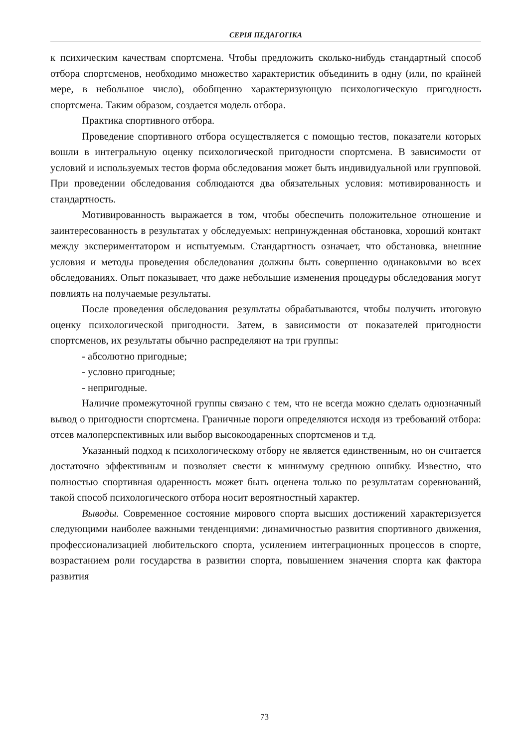СЕРІЯ ПЕДАГОГІКА
к психическим качествам спортсмена. Чтобы предложить сколько-нибудь стандартный способ отбора спортсменов, необходимо множество характеристик объединить в одну (или, по крайней мере, в небольшое число), обобщенно характеризующую психологическую пригодность спортсмена. Таким образом, создается модель отбора.
Практика спортивного отбора.
Проведение спортивного отбора осуществляется с помощью тестов, показатели которых вошли в интегральную оценку психологической пригодности спортсмена. В зависимости от условий и используемых тестов форма обследования может быть индивидуальной или групповой. При проведении обследования соблюдаются два обязательных условия: мотивированность и стандартность.
Мотивированность выражается в том, чтобы обеспечить положительное отношение и заинтересованность в результатах у обследуемых: непринужденная обстановка, хороший контакт между экспериментатором и испытуемым. Стандартность означает, что обстановка, внешние условия и методы проведения обследования должны быть совершенно одинаковыми во всех обследованиях. Опыт показывает, что даже небольшие изменения процедуры обследования могут повлиять на получаемые результаты.
После проведения обследования результаты обрабатываются, чтобы получить итоговую оценку психологической пригодности. Затем, в зависимости от показателей пригодности спортсменов, их результаты обычно распределяют на три группы:
- абсолютно пригодные;
- условно пригодные;
- непригодные.
Наличие промежуточной группы связано с тем, что не всегда можно сделать однозначный вывод о пригодности спортсмена. Граничные пороги определяются исходя из требований отбора: отсев малоперспективных или выбор высокоодаренных спортсменов и т.д.
Указанный подход к психологическому отбору не является единственным, но он считается достаточно эффективным и позволяет свести к минимуму среднюю ошибку. Известно, что полностью спортивная одаренность может быть оценена только по результатам соревнований, такой способ психологического отбора носит вероятностный характер.
Выводы. Современное состояние мирового спорта высших достижений характеризуется следующими наиболее важными тенденциями: динамичностью развития спортивного движения, профессионализацией любительского спорта, усилением интеграционных процессов в спорте, возрастанием роли государства в развитии спорта, повышением значения спорта как фактора развития
73